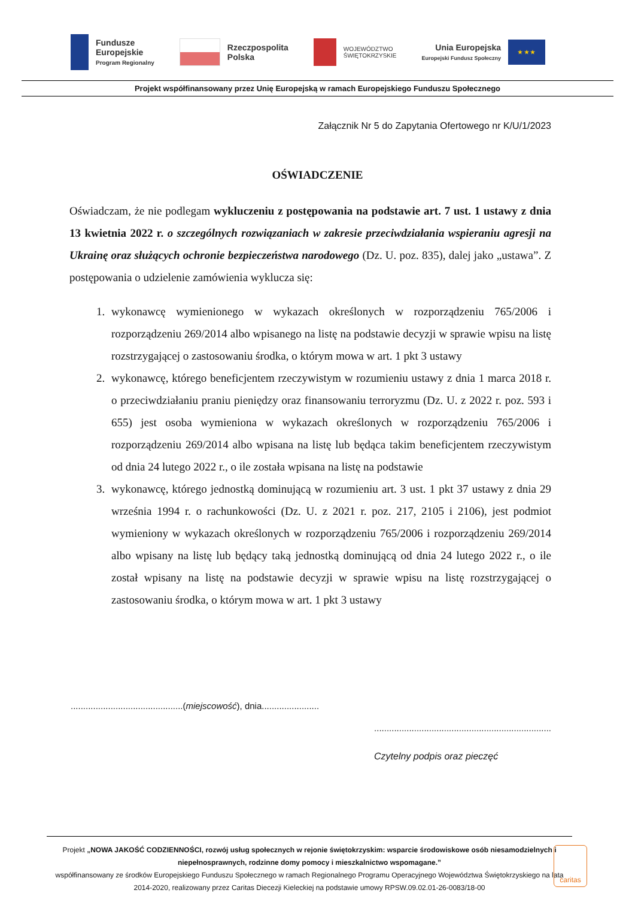Fundusze
Europejskie
Program Regionalny
Rzeczpospolita
Polska
WOJEWÓDZTWO
ŚWIĘTOKRZYSKIE
Unia Europejska
Europejski Fundusz Społeczny
★ ★ ★
Projekt współfinansowany przez Unię Europejską w ramach Europejskiego Funduszu Społecznego
Załącznik Nr 5 do Zapytania Ofertowego nr K/U/1/2023
OŚWIADCZENIE
Oświadczam, że nie podlegam wykluczeniu z postępowania na podstawie art. 7 ust. 1 ustawy z dnia 13 kwietnia 2022 r. o szczególnych rozwiązaniach w zakresie przeciwdziałania wspieraniu agresji na Ukrainę oraz służących ochronie bezpieczeństwa narodowego (Dz. U. poz. 835), dalej jako „ustawa”. Z postępowania o udzielenie zamówienia wyklucza się:
1. wykonawcę wymienionego w wykazach określonych w rozporządzeniu 765/2006 i rozporządzeniu 269/2014 albo wpisanego na listę na podstawie decyzji w sprawie wpisu na listę rozstrzygającej o zastosowaniu środka, o którym mowa w art. 1 pkt 3 ustawy
2. wykonawcę, którego beneficjentem rzeczywistym w rozumieniu ustawy z dnia 1 marca 2018 r. o przeciwdziałaniu praniu pieniędzy oraz finansowaniu terroryzmu (Dz. U. z 2022 r. poz. 593 i 655) jest osoba wymieniona w wykazach określonych w rozporządzeniu 765/2006 i rozporządzeniu 269/2014 albo wpisana na listę lub będąca takim beneficjentem rzeczywistym od dnia 24 lutego 2022 r., o ile została wpisana na listę na podstawie
3. wykonawcę, którego jednostką dominującą w rozumieniu art. 3 ust. 1 pkt 37 ustawy z dnia 29 września 1994 r. o rachunkowości (Dz. U. z 2021 r. poz. 217, 2105 i 2106), jest podmiot wymieniony w wykazach określonych w rozporządzeniu 765/2006 i rozporządzeniu 269/2014 albo wpisany na listę lub będący taką jednostką dominującą od dnia 24 lutego 2022 r., o ile został wpisany na listę na podstawie decyzji w sprawie wpisu na listę rozstrzygającej o zastosowaniu środka, o którym mowa w art. 1 pkt 3 ustawy
.............................................(miejscowość), dnia.......................
.......................................................................
Czytelny podpis oraz pieczęć
Projekt „NOWA JAKOŚĆ CODZIENNOŚCI, rozwój usług społecznych w rejonie świętokrzyskim: wsparcie środowiskowe osób niesamodzielnych i niepełnosprawnych, rodzinne domy pomocy i mieszkalnictwo wspomagane.”
współfinansowany ze środków Europejskiego Funduszu Społecznego w ramach Regionalnego Programu Operacyjnego Województwa Świętokrzyskiego na lata 2014-2020, realizowany przez Caritas Diecezji Kieleckiej na podstawie umowy RPSW.09.02.01-26-0083/18-00
caritas